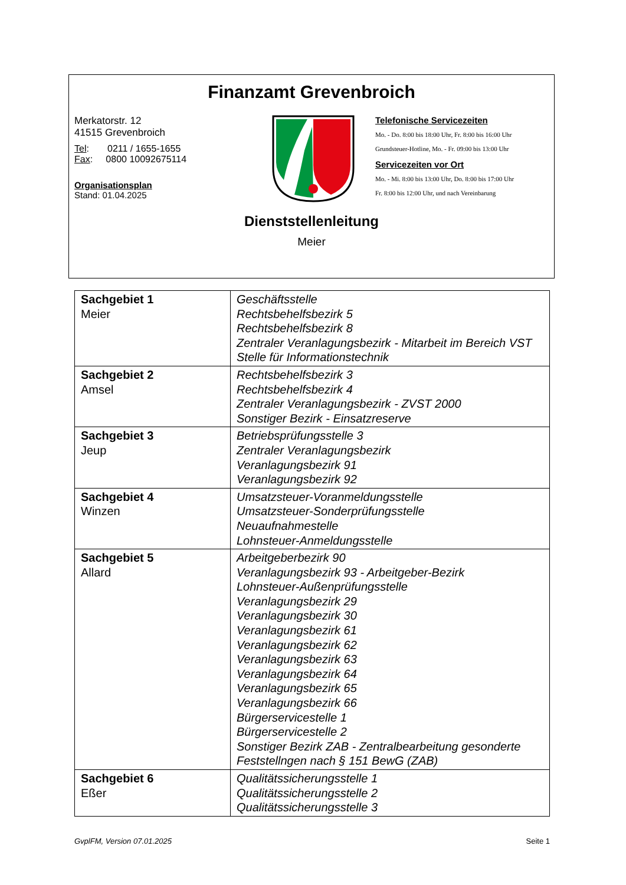Finanzamt Grevenbroich
Merkatorstr. 12
41515 Grevenbroich
Tel: 0211 / 1655-1655
Fax: 0800 10092675114
Organisationsplan
Stand: 01.04.2025
Telefonische Servicezeiten
Mo. - Do. 8:00 bis 18:00 Uhr, Fr. 8:00 bis 16:00 Uhr
Grundsteuer-Hotline, Mo. - Fr. 09:00 bis 13:00 Uhr
Servicezeiten vor Ort
Mo. - Mi. 8:00 bis 13:00 Uhr, Do. 8:00 bis 17:00 Uhr
Fr. 8:00 bis 12:00 Uhr, und nach Vereinbarung
Dienststellenleitung
Meier
| Sachgebiet 1 Meier | Geschäftsstelle Rechtsbehelfsbezirk 5 Rechtsbehelfsbezirk 8 Zentraler Veranlagungsbezirk - Mitarbeit im Bereich VST Stelle für Informationstechnik |
| Sachgebiet 2 Amsel | Rechtsbehelfsbezirk 3 Rechtsbehelfsbezirk 4 Zentraler Veranlagungsbezirk - ZVST 2000 Sonstiger Bezirk - Einsatzreserve |
| Sachgebiet 3 Jeup | Betriebsprüfungsstelle 3 Zentraler Veranlagungsbezirk Veranlagungsbezirk 91 Veranlagungsbezirk 92 |
| Sachgebiet 4 Winzen | Umsatzsteuer-Voranmeldungsstelle Umsatzsteuer-Sonderprüfungsstelle Neuaufnahmestelle Lohnsteuer-Anmeldungsstelle |
| Sachgebiet 5 Allard | Arbeitgeberbezirk 90 Veranlagungsbezirk 93 - Arbeitgeber-Bezirk Lohnsteuer-Außenprüfungsstelle Veranlagungsbezirk 29 Veranlagungsbezirk 30 Veranlagungsbezirk 61 Veranlagungsbezirk 62 Veranlagungsbezirk 63 Veranlagungsbezirk 64 Veranlagungsbezirk 65 Veranlagungsbezirk 66 Bürgerservicestelle 1 Bürgerservicestelle 2 Sonstiger Bezirk ZAB - Zentralbearbeitung gesonderte Feststellngen nach § 151 BewG (ZAB) |
| Sachgebiet 6 Eßer | Qualitätssicherungsstelle 1 Qualitätssicherungsstelle 2 Qualitätssicherungsstelle 3 |
GvplFM, Version 07.01.2025 Seite 1